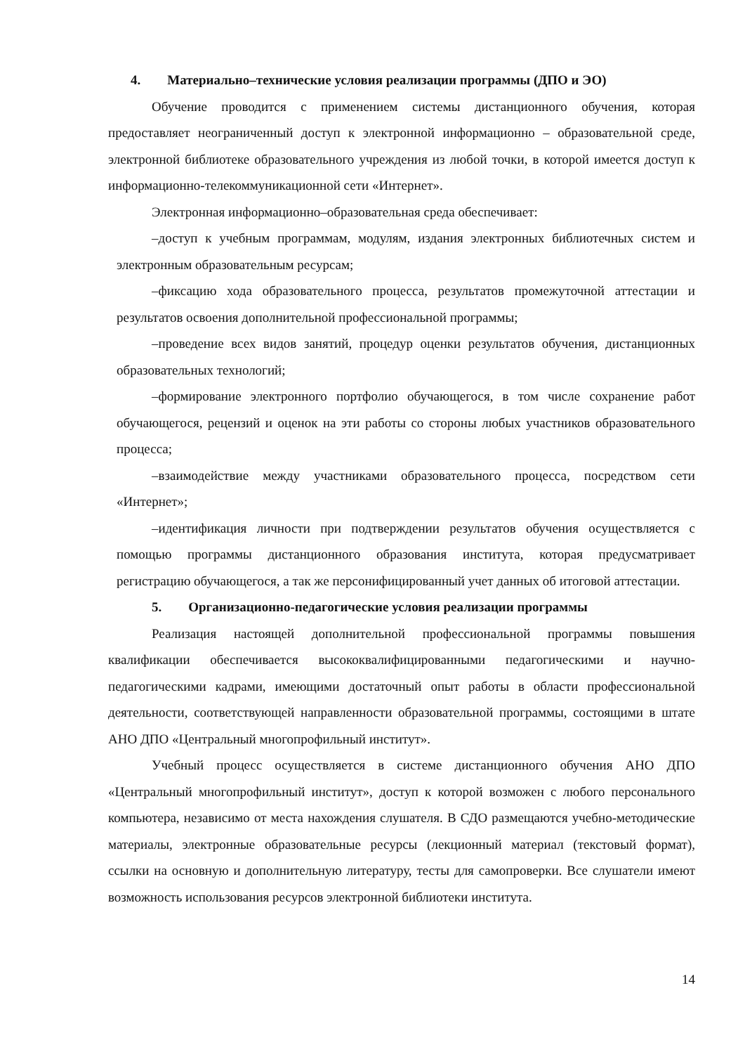4. Материально–технические условия реализации программы (ДПО и ЭО)
Обучение проводится с применением системы дистанционного обучения, которая предоставляет неограниченный доступ к электронной информационно – образовательной среде, электронной библиотеке образовательного учреждения из любой точки, в которой имеется доступ к информационно-телекоммуникационной сети «Интернет».
Электронная информационно–образовательная среда обеспечивает:
–доступ к учебным программам, модулям, издания электронных библиотечных систем и электронным образовательным ресурсам;
–фиксацию хода образовательного процесса, результатов промежуточной аттестации и результатов освоения дополнительной профессиональной программы;
–проведение всех видов занятий, процедур оценки результатов обучения, дистанционных образовательных технологий;
–формирование электронного портфолио обучающегося, в том числе сохранение работ обучающегося, рецензий и оценок на эти работы со стороны любых участников образовательного процесса;
–взаимодействие между участниками образовательного процесса, посредством сети «Интернет»;
–идентификация личности при подтверждении результатов обучения осуществляется с помощью программы дистанционного образования института, которая предусматривает регистрацию обучающегося, а так же персонифицированный учет данных об итоговой аттестации.
5. Организационно-педагогические условия реализации программы
Реализация настоящей дополнительной профессиональной программы повышения квалификации обеспечивается высококвалифицированными педагогическими и научно-педагогическими кадрами, имеющими достаточный опыт работы в области профессиональной деятельности, соответствующей направленности образовательной программы, состоящими в штате АНО ДПО «Центральный многопрофильный институт».
Учебный процесс осуществляется в системе дистанционного обучения АНО ДПО «Центральный многопрофильный институт», доступ к которой возможен с любого персонального компьютера, независимо от места нахождения слушателя. В СДО размещаются учебно-методические материалы, электронные образовательные ресурсы (лекционный материал (текстовый формат), ссылки на основную и дополнительную литературу, тесты для самопроверки. Все слушатели имеют возможность использования ресурсов электронной библиотеки института.
14